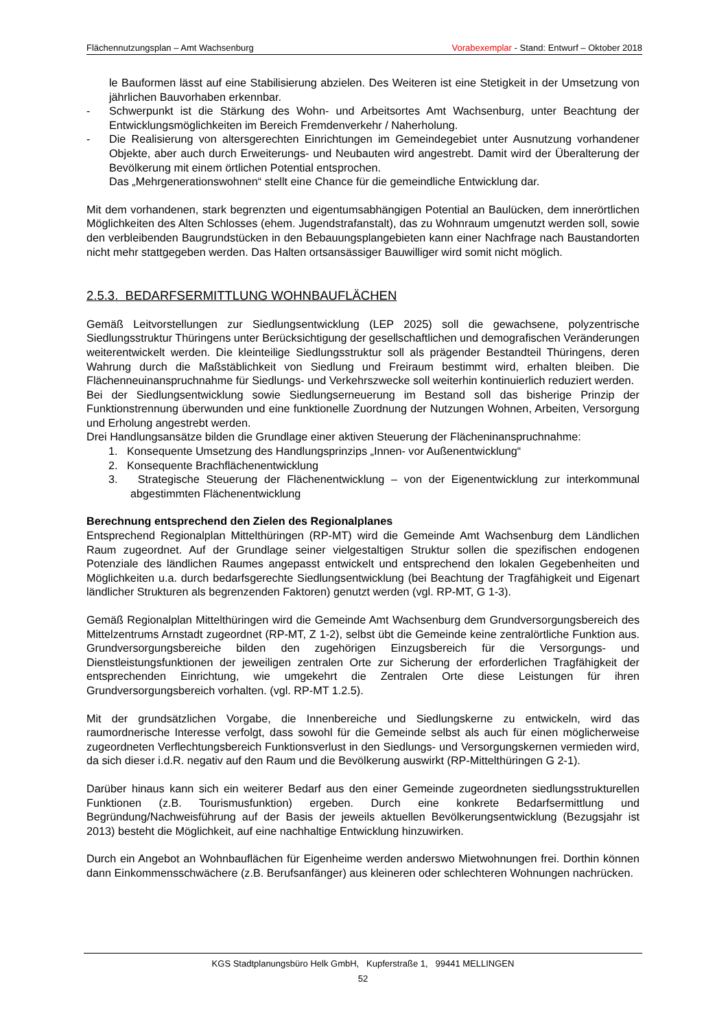Flächennutzungsplan – Amt Wachsenburg Vorabexemplar - Stand: Entwurf – Oktober 2018
le Bauformen lässt auf eine Stabilisierung abzielen. Des Weiteren ist eine Stetigkeit in der Umsetzung von jährlichen Bauvorhaben erkennbar.
- Schwerpunkt ist die Stärkung des Wohn- und Arbeitsortes Amt Wachsenburg, unter Beachtung der Entwicklungsmöglichkeiten im Bereich Fremdenverkehr / Naherholung.
- Die Realisierung von altersgerechten Einrichtungen im Gemeindegebiet unter Ausnutzung vorhandener Objekte, aber auch durch Erweiterungs- und Neubauten wird angestrebt. Damit wird der Überalterung der Bevölkerung mit einem örtlichen Potential entsprochen.
Das „Mehrgenerationswohnen“ stellt eine Chance für die gemeindliche Entwicklung dar.
Mit dem vorhandenen, stark begrenzten und eigentumsabhängigen Potential an Baulücken, dem innerörtlichen Möglichkeiten des Alten Schlosses (ehem. Jugendstrafanstalt), das zu Wohnraum umgenutzt werden soll, sowie den verbleibenden Baugrundstücken in den Bebauungsplangebieten kann einer Nachfrage nach Baustandorten nicht mehr stattgegeben werden. Das Halten ortsansässiger Bauwilliger wird somit nicht möglich.
2.5.3. BEDARFSERMITTLUNG WOHNBAUFLÄCHEN
Gemäß Leitvorstellungen zur Siedlungsentwicklung (LEP 2025) soll die gewachsene, polyzentrische Siedlungsstruktur Thüringens unter Berücksichtigung der gesellschaftlichen und demografischen Veränderungen weiterentwickelt werden. Die kleinteilige Siedlungsstruktur soll als prägender Bestandteil Thüringens, deren Wahrung durch die Maßstäblichkeit von Siedlung und Freiraum bestimmt wird, erhalten bleiben. Die Flächenneuinanspruchnahme für Siedlungs- und Verkehrszwecke soll weiterhin kontinuierlich reduziert werden.
Bei der Siedlungsentwicklung sowie Siedlungserneuerung im Bestand soll das bisherige Prinzip der Funktionstrennung überwunden und eine funktionelle Zuordnung der Nutzungen Wohnen, Arbeiten, Versorgung und Erholung angestrebt werden.
Drei Handlungsansätze bilden die Grundlage einer aktiven Steuerung der Flächeninanspruchnahme:
1. Konsequente Umsetzung des Handlungsprinzips „Innen- vor Außenentwicklung“
2. Konsequente Brachflächenentwicklung
3. Strategische Steuerung der Flächenentwicklung – von der Eigenentwicklung zur interkommunal abgestimmten Flächenentwicklung
Berechnung entsprechend den Zielen des Regionalplanes
Entsprechend Regionalplan Mittelthüringen (RP-MT) wird die Gemeinde Amt Wachsenburg dem Ländlichen Raum zugeordnet. Auf der Grundlage seiner vielgestaltigen Struktur sollen die spezifischen endogenen Potenziale des ländlichen Raumes angepasst entwickelt und entsprechend den lokalen Gegebenheiten und Möglichkeiten u.a. durch bedarfsgerechte Siedlungsentwicklung (bei Beachtung der Tragfähigkeit und Eigenart ländlicher Strukturen als begrenzenden Faktoren) genutzt werden (vgl. RP-MT, G 1-3).
Gemäß Regionalplan Mittelthüringen wird die Gemeinde Amt Wachsenburg dem Grundversorgungsbereich des Mittelzentrums Arnstadt zugeordnet (RP-MT, Z 1-2), selbst übt die Gemeinde keine zentralörtliche Funktion aus. Grundversorgungsbereiche bilden den zugehörigen Einzugsbereich für die Versorgungs- und Dienstleistungsfunktionen der jeweiligen zentralen Orte zur Sicherung der erforderlichen Tragfähigkeit der entsprechenden Einrichtung, wie umgekehrt die Zentralen Orte diese Leistungen für ihren Grundversorgungsbereich vorhalten. (vgl. RP-MT 1.2.5).
Mit der grundsätzlichen Vorgabe, die Innenbereiche und Siedlungskerne zu entwickeln, wird das raumordnerische Interesse verfolgt, dass sowohl für die Gemeinde selbst als auch für einen möglicherweise zugeordneten Verflechtungsbereich Funktionsverlust in den Siedlungs- und Versorgungskernen vermieden wird, da sich dieser i.d.R. negativ auf den Raum und die Bevölkerung auswirkt (RP-Mittelthüringen G 2-1).
Darüber hinaus kann sich ein weiterer Bedarf aus den einer Gemeinde zugeordneten siedlungsstrukturellen Funktionen (z.B. Tourismusfunktion) ergeben. Durch eine konkrete Bedarfsermittlung und Begründung/Nachweisführung auf der Basis der jeweils aktuellen Bevölkerungsentwicklung (Bezugsjahr ist 2013) besteht die Möglichkeit, auf eine nachhaltige Entwicklung hinzuwirken.
Durch ein Angebot an Wohnbauflächen für Eigenheime werden anderswo Mietwohnungen frei. Dorthin können dann Einkommensschwächere (z.B. Berufsanfänger) aus kleineren oder schlechteren Wohnungen nachrücken.
KGS Stadtplanungsbüro Helk GmbH, Kupferstraße 1, 99441 MELLINGEN
52